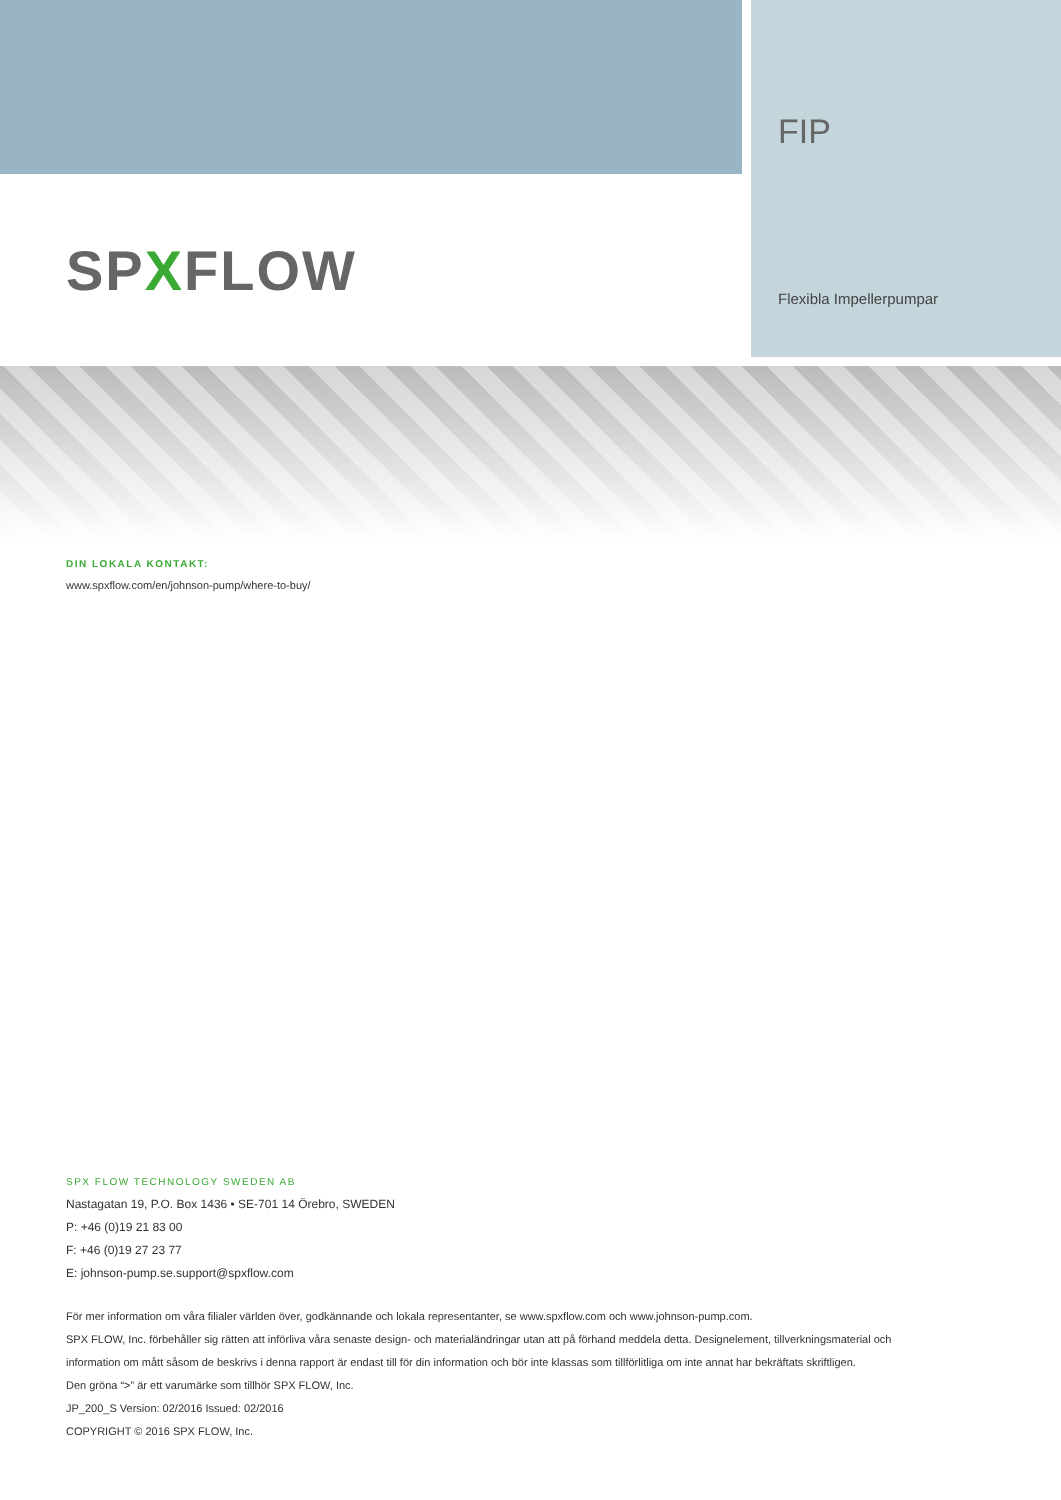FIP
Flexibla Impellerpumpar
SPXFLOW
DIN LOKALA KONTAKT:
www.spxflow.com/en/johnson-pump/where-to-buy/
SPX FLOW TECHNOLOGY SWEDEN AB
Nastagatan 19, P.O. Box 1436 • SE-701 14 Örebro, SWEDEN
P: +46 (0)19 21 83 00
F: +46 (0)19 27 23 77
E: johnson-pump.se.support@spxflow.com
För mer information om våra filialer världen över, godkännande och lokala representanter, se www.spxflow.com och www.johnson-pump.com.
SPX FLOW, Inc. förbehåller sig rätten att införliva våra senaste design- och materialändringar utan att på förhand meddela detta. Designelement, tillverkningsmaterial och
information om mått såsom de beskrivs i denna rapport är endast till för din information och bör inte klassas som tillförlitliga om inte annat har bekräftats skriftligen.
Den gröna “>” är ett varumärke som tillhör SPX FLOW, Inc.
JP_200_S Version: 02/2016 Issued: 02/2016
COPYRIGHT © 2016 SPX FLOW, Inc.